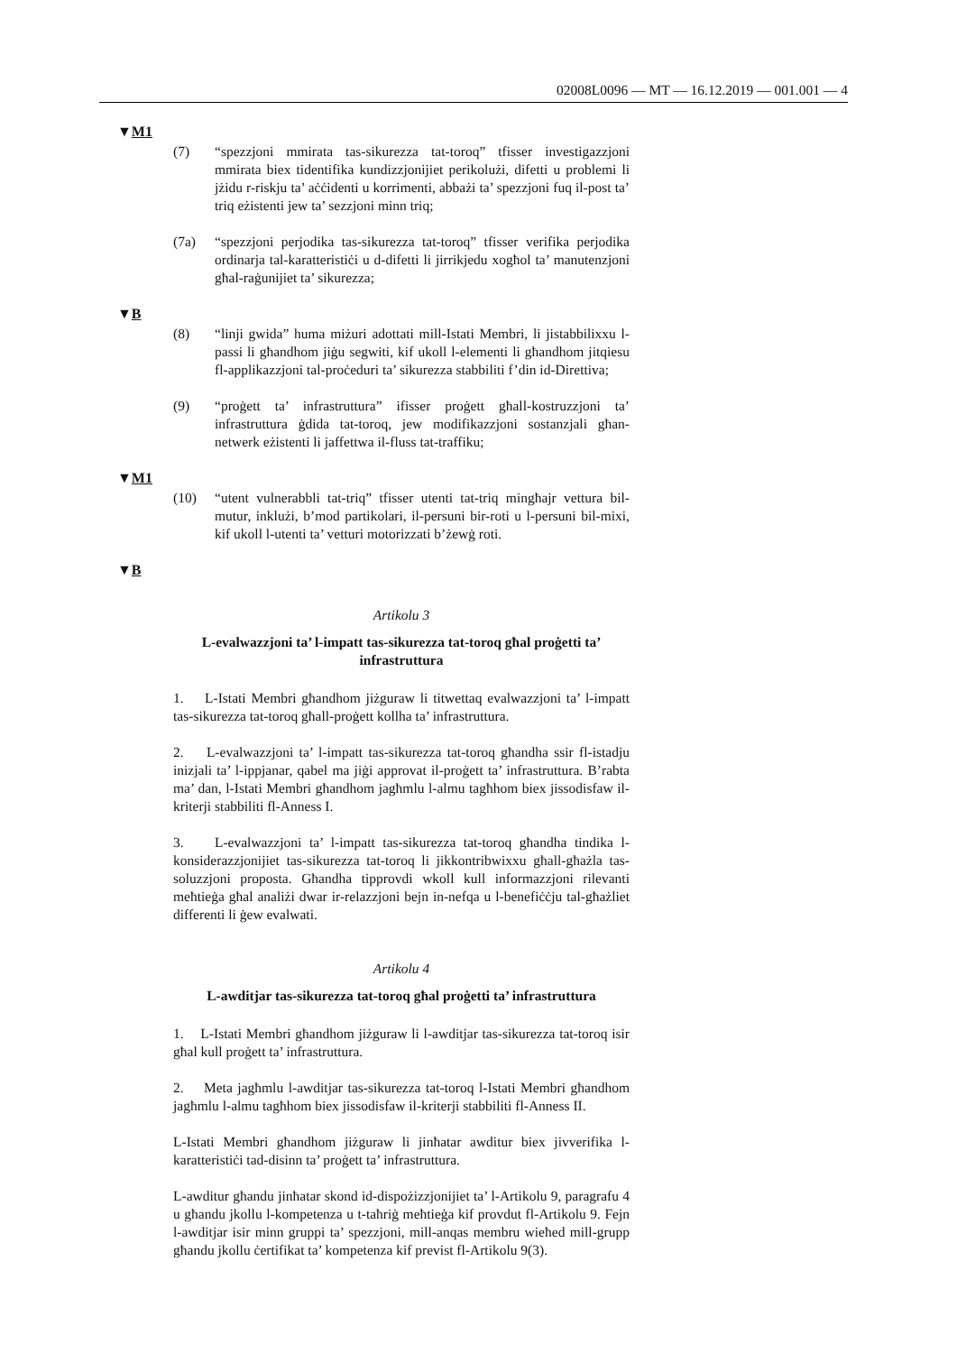02008L0096 — MT — 16.12.2019 — 001.001 — 4
▼M1
(7) “spezzjoni mmirata tas-sikurezza tat-toroq” tfisser investigazzjoni mmirata biex tidentifika kundizzjonijiet perikolużi, difetti u problemi li jżidu r-riskju ta’ aċċidenti u korrimenti, abbażi ta’ spezzjoni fuq il-post ta’ triq eżistenti jew ta’ sezzjoni minn triq;
(7a) “spezzjoni perjodika tas-sikurezza tat-toroq” tfisser verifika perjo­dika ordinarja tal-karatteristiċi u d-difetti li jirrikjedu xogħol ta’ manutenzjoni għal-raġunijiet ta’ sikurezza;
▼B
(8) “linji gwida” huma miżuri adottati mill-Istati Membri, li jistabbi­lixxu l-passi li għandhom jiġu segwiti, kif ukoll l-elementi li għandhom jitqiesu fl-applikazzjoni tal-proċeduri ta’ sikurezza stabbiliti f’din id-Direttiva;
(9) “proġett ta’ infrastruttura” ifisser proġett għall-kostruzzjoni ta’ infrastruttura ġdida tat-toroq, jew modifikazzjoni sostanzjali għan-netwerk eżistenti li jaffettwa il-fluss tat-traffiku;
▼M1
(10) “utent vulnerabbli tat-triq” tfisser utenti tat-triq mingħajr vettura bil-mutur, inklużi, b’mod partikolari, il-persuni bir-roti u l-persuni bil-mixi, kif ukoll l-utenti ta’ vetturi motorizzati b’żewġ roti.
▼B
Artikolu 3
L-evalwazzjoni ta’ l-impatt tas-sikurezza tat-toroq għal proġetti ta’ infrastruttura
1. L-Istati Membri għandhom jiżguraw li titwettaq evalwazzjoni ta’ l-impatt tas-sikurezza tat-toroq għall-proġett kollha ta’ infrastruttura.
2. L-evalwazzjoni ta’ l-impatt tas-sikurezza tat-toroq għandha ssir fl-istadju inizjali ta’ l-ippjanar, qabel ma jiġi approvat il-proġett ta’ infras­truttura. B’rabta ma’ dan, l-Istati Membri għandhom jagħmlu l-almu tagħhom biex jissodisfaw il-kriterji stabbiliti fl-Anness I.
3. L-evalwazzjoni ta’ l-impatt tas-sikurezza tat-toroq għandha tindika l-konsiderazzjonijiet tas-sikurezza tat-toroq li jikkontribwixxu għall-għażla tas-soluzzjoni proposta. Għandha tipprovdi wkoll kull informaz­zjoni rilevanti meħtieġa għal analiżi dwar ir-relazzjoni bejn in-nefqa u l-benefiċċju tal-għażliet differenti li ġew evalwati.
Artikolu 4
L-awditjar tas-sikurezza tat-toroq għal proġetti ta’ infrastruttura
1. L-Istati Membri għandhom jiżguraw li l-awditjar tas-sikurezza tat-toroq isir għal kull proġett ta’ infrastruttura.
2. Meta jagħmlu l-awditjar tas-sikurezza tat-toroq l-Istati Membri għandhom jagħmlu l-almu tagħhom biex jissodisfaw il-kriterji stabbiliti fl-Anness II.
L-Istati Membri għandhom jiżguraw li jinħatar awditur biex jivverifika l-karatteristiċi tad-disinn ta’ proġett ta’ infrastruttura.
L-awditur għandu jinħatar skond id-dispożizzjonijiet ta’ l-Artikolu 9, paragrafu 4 u għandu jkollu l-kompetenza u t-taħriġ meħtieġa kif provdut fl-Artikolu 9. Fejn l-awditjar isir minn gruppi ta’ spezzjoni, mill-anqas membru wieħed mill-grupp għandu jkollu ċertifikat ta’ kompetenza kif previst fl-Artikolu 9(3).